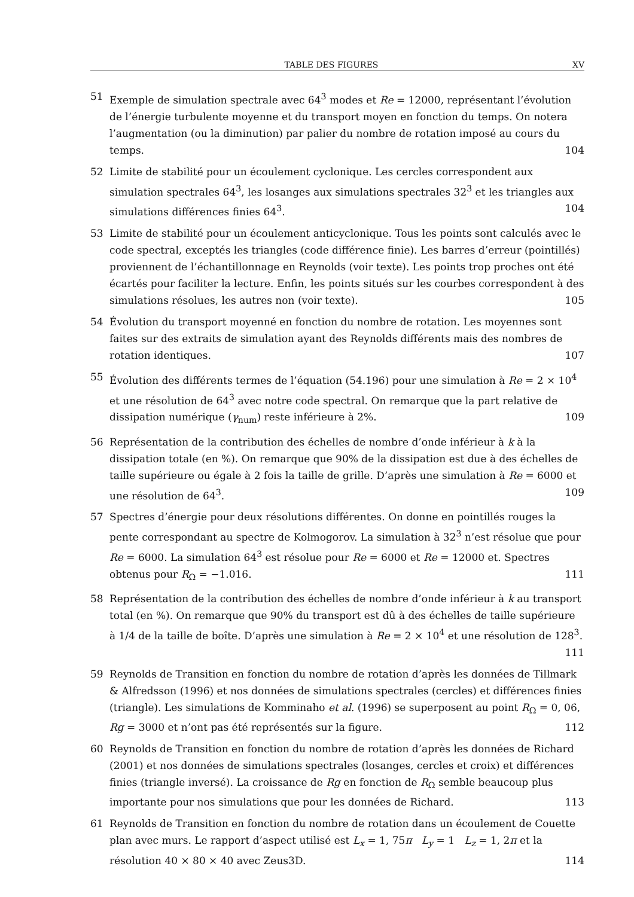TABLE DES FIGURES XV
51 Exemple de simulation spectrale avec 64<sup>3</sup> modes et Re = 12000, représentant l’évolution de l’énergie turbulente moyenne et du transport moyen en fonction du temps. On notera l’augmentation (ou la diminution) par palier du nombre de rotation imposé au cours du temps. 104
52 Limite de stabilité pour un écoulement cyclonique. Les cercles correspondent aux simulation spectrales 64<sup>3</sup>, les losanges aux simulations spectrales 32<sup>3</sup> et les triangles aux simulations différences finies 64<sup>3</sup>. 104
53 Limite de stabilité pour un écoulement anticyclonique. Tous les points sont calculés avec le code spectral, exceptés les triangles (code différence finie). Les barres d’erreur (pointillés) proviennent de l’échantillonnage en Reynolds (voir texte). Les points trop proches ont été écartés pour faciliter la lecture. Enfin, les points situés sur les courbes correspondent à des simulations résolues, les autres non (voir texte). 105
54 Évolution du transport moyenné en fonction du nombre de rotation. Les moyennes sont faites sur des extraits de simulation ayant des Reynolds différents mais des nombres de rotation identiques. 107
55 Évolution des différents termes de l’équation (54.196) pour une simulation à Re = 2 × 10<sup>4</sup> et une résolution de 64<sup>3</sup> avec notre code spectral. On remarque que la part relative de dissipation numérique (γ<sub>num</sub>) reste inférieure à 2%. 109
56 Représentation de la contribution des échelles de nombre d’onde inférieur à k à la dissipation totale (en %). On remarque que 90% de la dissipation est due à des échelles de taille supérieure ou égale à 2 fois la taille de grille. D’après une simulation à Re = 6000 et une résolution de 64<sup>3</sup>. 109
57 Spectres d’énergie pour deux résolutions différentes. On donne en pointillés rouges la pente correspondant au spectre de Kolmogorov. La simulation à 32<sup>3</sup> n’est résolue que pour Re = 6000. La simulation 64<sup>3</sup> est résolue pour Re = 6000 et Re = 12000 et. Spectres obtenus pour R<sub>Ω</sub> = −1.016. 111
58 Représentation de la contribution des échelles de nombre d’onde inférieur à k au transport total (en %). On remarque que 90% du transport est dû à des échelles de taille supérieure à 1/4 de la taille de boîte. D’après une simulation à Re = 2 × 10<sup>4</sup> et une résolution de 128<sup>3</sup>. 111
59 Reynolds de Transition en fonction du nombre de rotation d’après les données de Tillmark & Alfredsson (1996) et nos données de simulations spectrales (cercles) et différences finies (triangle). Les simulations de Komminaho et al. (1996) se superposent au point R<sub>Ω</sub> = 0, 06, Rg = 3000 et n’ont pas été représentés sur la figure. 112
60 Reynolds de Transition en fonction du nombre de rotation d’après les données de Richard (2001) et nos données de simulations spectrales (losanges, cercles et croix) et différences finies (triangle inversé). La croissance de Rg en fonction de R<sub>Ω</sub> semble beaucoup plus importante pour nos simulations que pour les données de Richard. 113
61 Reynolds de Transition en fonction du nombre de rotation dans un écoulement de Couette plan avec murs. Le rapport d’aspect utilisé est L<sub>x</sub> = 1, 75π L<sub>y</sub> = 1 L<sub>z</sub> = 1, 2π et la résolution 40 × 80 × 40 avec Zeus3D. 114